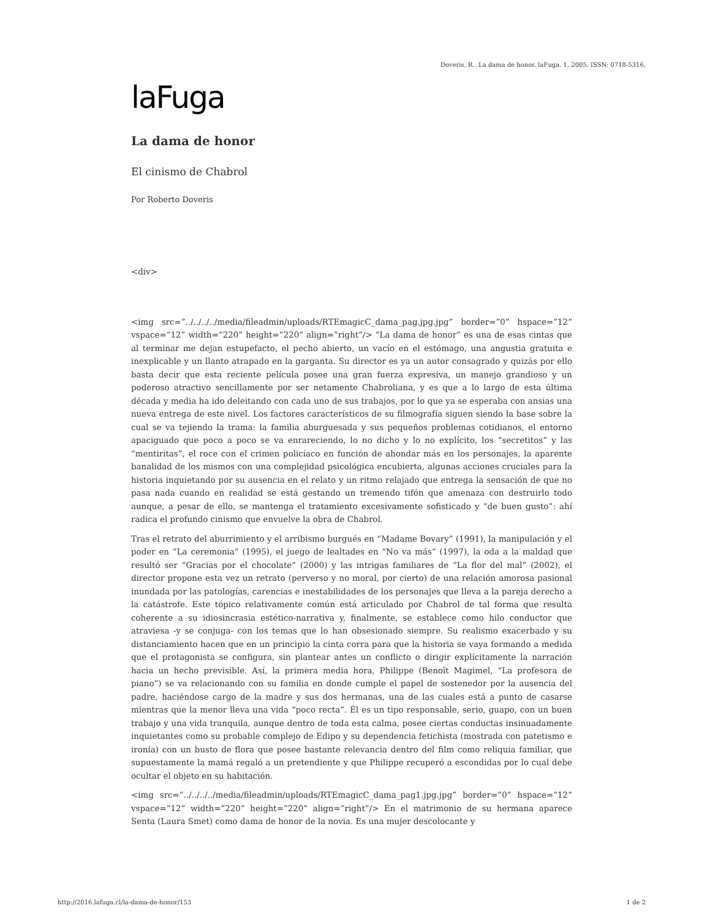Doveris, R.. La dama de honor. laFuga, 1, 2005, ISSN: 0718-5316.
laFuga
La dama de honor
El cinismo de Chabrol
Por Roberto Doveris
<div>
<img src=”../../../../media/fileadmin/uploads/RTEmagicC_dama_pag.jpg.jpg” border=”0” hspace=”12” vspace=”12” width=”220” height=”220” align=”right”/> “La dama de honor” es una de esas cintas que al terminar me dejan estupefacto, el pecho abierto, un vacío en el estómago, una angustia gratuita e inexplicable y un llanto atrapado en la garganta. Su director es ya un autor consagrado y quizás por ello basta decir que esta reciente película posee una gran fuerza expresiva, un manejo grandioso y un poderoso atractivo sencillamente por ser netamente Chabroliana, y es que a lo largo de esta última década y media ha ido deleitando con cada uno de sus trabajos, por lo que ya se esperaba con ansias una nueva entrega de este nivel. Los factores característicos de su filmografía siguen siendo la base sobre la cual se va tejiendo la trama: la familia aburguesada y sus pequeños problemas cotidianos, el entorno apaciguado que poco a poco se va enrareciendo, lo no dicho y lo no explícito, los “secretitos” y las “mentiritas”, el roce con el crimen policíaco en función de ahondar más en los personajes, la aparente banalidad de los mismos con una complejidad psicológica encubierta, algunas acciones cruciales para la historia inquietando por su ausencia en el relato y un ritmo relajado que entrega la sensación de que no pasa nada cuando en realidad se está gestando un tremendo tifón que amenaza con destruirlo todo aunque, a pesar de ello, se mantenga el tratamiento excesivamente sofisticado y “de buen gusto”: ahí radica el profundo cinismo que envuelve la obra de Chabrol.
Tras el retrato del aburrimiento y el arribismo burgués en “Madame Bovary” (1991), la manipulación y el poder en “La ceremonia” (1995), el juego de lealtades en “No va más” (1997), la oda a la maldad que resultó ser “Gracias por el chocolate” (2000) y las intrigas familiares de “La flor del mal” (2002), el director propone esta vez un retrato (perverso y no moral, por cierto) de una relación amorosa pasional inundada por las patologías, carencias e inestabilidades de los personajes que lleva a la pareja derecho a la catástrofe. Este tópico relativamente común está articulado por Chabrol de tal forma que resulta coherente a su idiosincrasia estético-narrativa y, finalmente, se establece como hilo conductor que atraviesa -y se conjuga- con los temas que lo han obsesionado siempre. Su realismo exacerbado y su distanciamiento hacen que en un principio la cinta corra para que la historia se vaya formando a medida que el protagonista se configura, sin plantear antes un conflicto o dirigir explícitamente la narración hacia un hecho previsible. Así, la primera media hora, Philippe (Benoît Magimel, “La profesora de piano”) se va relacionando con su familia en donde cumple el papel de sostenedor por la ausencia del padre, haciéndose cargo de la madre y sus dos hermanas, una de las cuales está a punto de casarse mientras que la menor lleva una vida “poco recta”. Él es un tipo responsable, serio, guapo, con un buen trabajo y una vida tranquila, aunque dentro de toda esta calma, posee ciertas conductas insinuadamente inquietantes como su probable complejo de Edipo y su dependencia fetichista (mostrada con patetismo e ironía) con un busto de flora que posee bastante relevancia dentro del film como reliquia familiar, que supuestamente la mamá regaló a un pretendiente y que Philippe recuperó a escondidas por lo cual debe ocultar el objeto en su habitación.
<img src=”../../../../media/fileadmin/uploads/RTEmagicC_dama_pag1.jpg.jpg” border=”0” hspace=”12” vspace=”12” width=”220” height=”220” align=”right”/> En el matrimonio de su hermana aparece Senta (Laura Smet) como dama de honor de la novia. Es una mujer descolocante y
http://2016.lafuga.cl/la-dama-de-honor/153 1 de 2